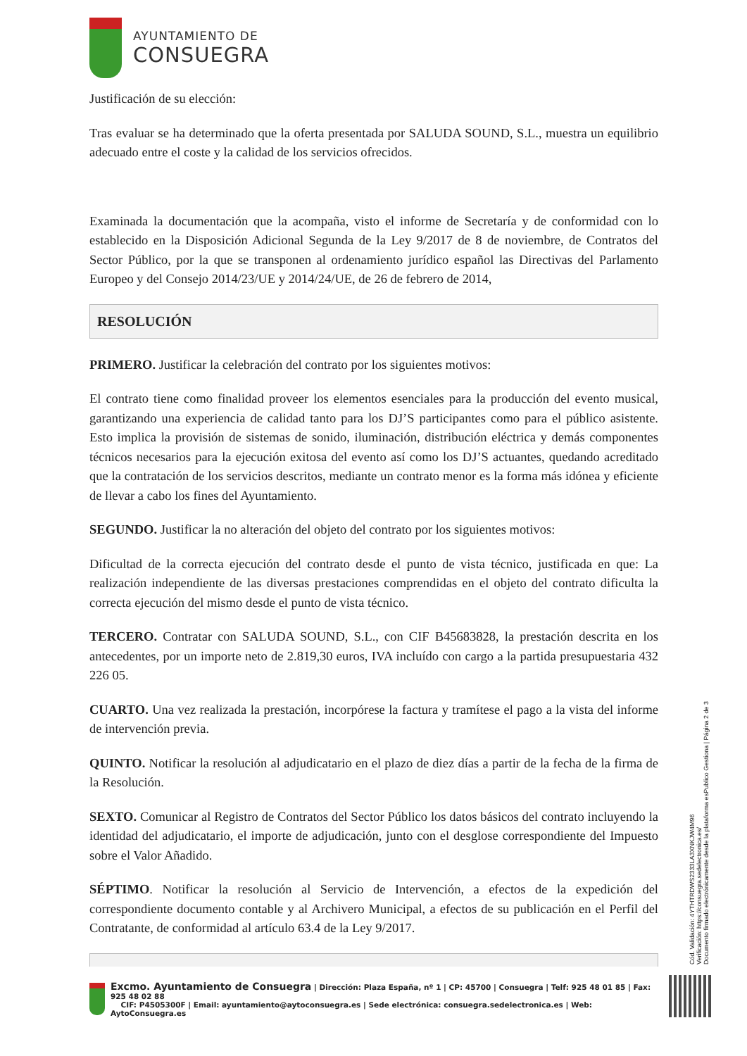AYUNTAMIENTO DE
CONSUEGRA
Justificación de su elección:
Tras evaluar se ha determinado que la oferta presentada por SALUDA SOUND, S.L., muestra un equilibrio adecuado entre el coste y la calidad de los servicios ofrecidos.
Examinada la documentación que la acompaña, visto el informe de Secretaría y de conformidad con lo establecido en la Disposición Adicional Segunda de la Ley 9/2017 de 8 de noviembre, de Contratos del Sector Público, por la que se transponen al ordenamiento jurídico español las Directivas del Parlamento Europeo y del Consejo 2014/23/UE y 2014/24/UE, de 26 de febrero de 2014,
RESOLUCIÓN
PRIMERO. Justificar la celebración del contrato por los siguientes motivos:
El contrato tiene como finalidad proveer los elementos esenciales para la producción del evento musical, garantizando una experiencia de calidad tanto para los DJ’S participantes como para el público asistente. Esto implica la provisión de sistemas de sonido, iluminación, distribución eléctrica y demás componentes técnicos necesarios para la ejecución exitosa del evento así como los DJ’S actuantes, quedando acreditado que la contratación de los servicios descritos, mediante un contrato menor es la forma más idónea y eficiente de llevar a cabo los fines del Ayuntamiento.
SEGUNDO. Justificar la no alteración del objeto del contrato por los siguientes motivos:
Dificultad de la correcta ejecución del contrato desde el punto de vista técnico, justificada en que: La realización independiente de las diversas prestaciones comprendidas en el objeto del contrato dificulta la correcta ejecución del mismo desde el punto de vista técnico.
TERCERO. Contratar con SALUDA SOUND, S.L., con CIF B45683828, la prestación descrita en los antecedentes, por un importe neto de 2.819,30 euros, IVA incluído con cargo a la partida presupuestaria 432 226 05.
CUARTO. Una vez realizada la prestación, incorpórese la factura y tramítese el pago a la vista del informe de intervención previa.
QUINTO. Notificar la resolución al adjudicatario en el plazo de diez días a partir de la fecha de la firma de la Resolución.
SEXTO. Comunicar al Registro de Contratos del Sector Público los datos básicos del contrato incluyendo la identidad del adjudicatario, el importe de adjudicación, junto con el desglose correspondiente del Impuesto sobre el Valor Añadido.
SÉPTIMO. Notificar la resolución al Servicio de Intervención, a efectos de la expedición del correspondiente documento contable y al Archivero Municipal, a efectos de su publicación en el Perfil del Contratante, de conformidad al artículo 63.4 de la Ley 9/2017.
Excmo. Ayuntamiento de Consuegra | Dirección: Plaza España, nº 1 | CP: 45700 | Consuegra | Telf: 925 48 01 85 | Fax: 925 48 02 88
CIF: P4505300F | Email: ayuntamiento@aytoconsuegra.es | Sede electrónica: consuegra.sedelectronica.es | Web: AytoConsuegra.es
Cód. Validación: 4YTHTRDWS2333LA3XNKJW4M96
Verificación: https://consuegra.sedelectronica.es/
Documento firmado electrónicamente desde la plataforma esPublico Gestiona | Página 2 de 3